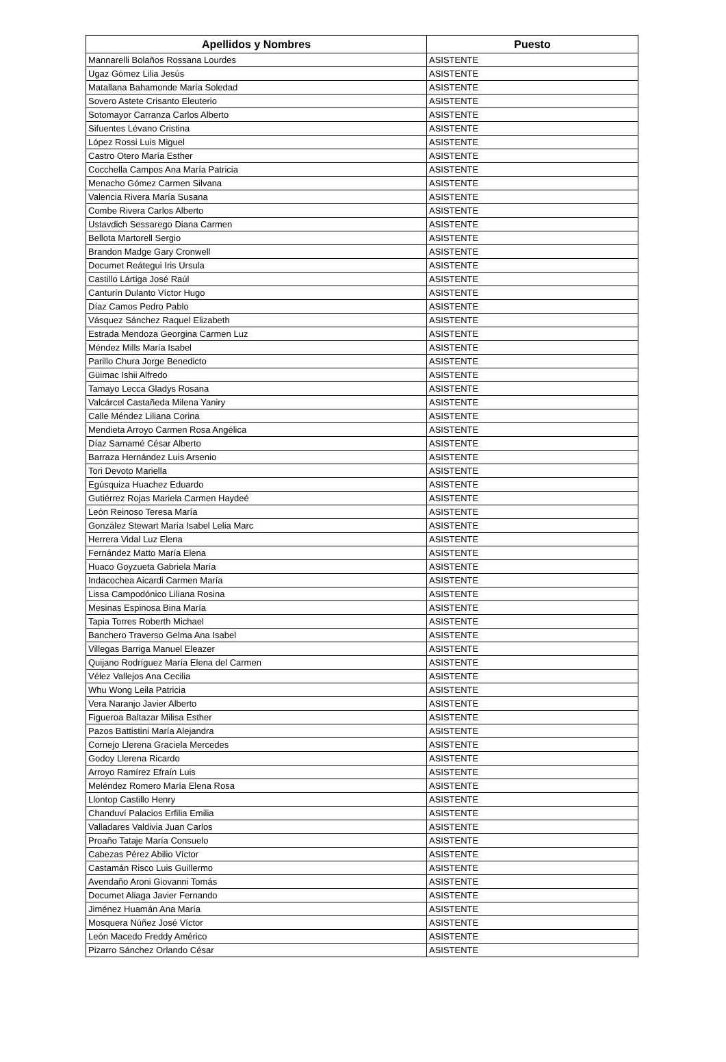| Apellidos y Nombres | Puesto |
| --- | --- |
| Mannarelli Bolaños Rossana Lourdes | ASISTENTE |
| Ugaz Gómez Lilia Jesús | ASISTENTE |
| Matallana Bahamonde María Soledad | ASISTENTE |
| Sovero Astete Crisanto Eleuterio | ASISTENTE |
| Sotomayor Carranza Carlos Alberto | ASISTENTE |
| Sifuentes Lévano Cristina | ASISTENTE |
| López Rossi Luis Miguel | ASISTENTE |
| Castro Otero María Esther | ASISTENTE |
| Cocchella Campos Ana María Patricia | ASISTENTE |
| Menacho Gómez Carmen Silvana | ASISTENTE |
| Valencia Rivera María Susana | ASISTENTE |
| Combe Rivera Carlos Alberto | ASISTENTE |
| Ustavdich Sessarego Diana Carmen | ASISTENTE |
| Bellota Martorell Sergio | ASISTENTE |
| Brandon Madge Gary Cronwell | ASISTENTE |
| Documet Reátegui Iris Ursula | ASISTENTE |
| Castillo Lártiga José Raúl | ASISTENTE |
| Canturín Dulanto Víctor Hugo | ASISTENTE |
| Díaz Camos Pedro Pablo | ASISTENTE |
| Vásquez Sánchez Raquel Elizabeth | ASISTENTE |
| Estrada Mendoza Georgina Carmen Luz | ASISTENTE |
| Méndez Mills María Isabel | ASISTENTE |
| Parillo Chura Jorge Benedicto | ASISTENTE |
| Güimac Ishii Alfredo | ASISTENTE |
| Tamayo Lecca Gladys Rosana | ASISTENTE |
| Valcárcel Castañeda Milena Yaniry | ASISTENTE |
| Calle Méndez Liliana Corina | ASISTENTE |
| Mendieta Arroyo Carmen Rosa Angélica | ASISTENTE |
| Díaz Samamé César Alberto | ASISTENTE |
| Barraza Hernández Luis Arsenio | ASISTENTE |
| Tori Devoto Mariella | ASISTENTE |
| Egúsquiza Huachez Eduardo | ASISTENTE |
| Gutiérrez Rojas Mariela Carmen Haydeé | ASISTENTE |
| León Reinoso Teresa María | ASISTENTE |
| González Stewart María Isabel Lelia Marc | ASISTENTE |
| Herrera Vidal Luz Elena | ASISTENTE |
| Fernández Matto María Elena | ASISTENTE |
| Huaco Goyzueta Gabriela María | ASISTENTE |
| Indacochea Aicardi Carmen María | ASISTENTE |
| Lissa Campodónico Liliana Rosina | ASISTENTE |
| Mesinas Espinosa Bina María | ASISTENTE |
| Tapia Torres Roberth Michael | ASISTENTE |
| Banchero Traverso Gelma Ana Isabel | ASISTENTE |
| Villegas Barriga Manuel Eleazer | ASISTENTE |
| Quijano Rodríguez María Elena del Carmen | ASISTENTE |
| Vélez Vallejos Ana Cecilia | ASISTENTE |
| Whu Wong Leila Patricia | ASISTENTE |
| Vera Naranjo Javier Alberto | ASISTENTE |
| Figueroa Baltazar Milisa Esther | ASISTENTE |
| Pazos Battistini María Alejandra | ASISTENTE |
| Cornejo Llerena Graciela Mercedes | ASISTENTE |
| Godoy Llerena Ricardo | ASISTENTE |
| Arroyo Ramírez Efraín Luis | ASISTENTE |
| Meléndez Romero María Elena Rosa | ASISTENTE |
| Llontop Castillo Henry | ASISTENTE |
| Chanduví Palacios Erfilia Emilia | ASISTENTE |
| Valladares Valdivia Juan Carlos | ASISTENTE |
| Proaño Tataje María Consuelo | ASISTENTE |
| Cabezas Pérez Abilio Víctor | ASISTENTE |
| Castamán Risco Luis Guillermo | ASISTENTE |
| Avendaño Aroni Giovanni Tomás | ASISTENTE |
| Documet Aliaga Javier Fernando | ASISTENTE |
| Jiménez Huamán Ana María | ASISTENTE |
| Mosquera Núñez José Víctor | ASISTENTE |
| León Macedo Freddy Américo | ASISTENTE |
| Pizarro Sánchez Orlando César | ASISTENTE |